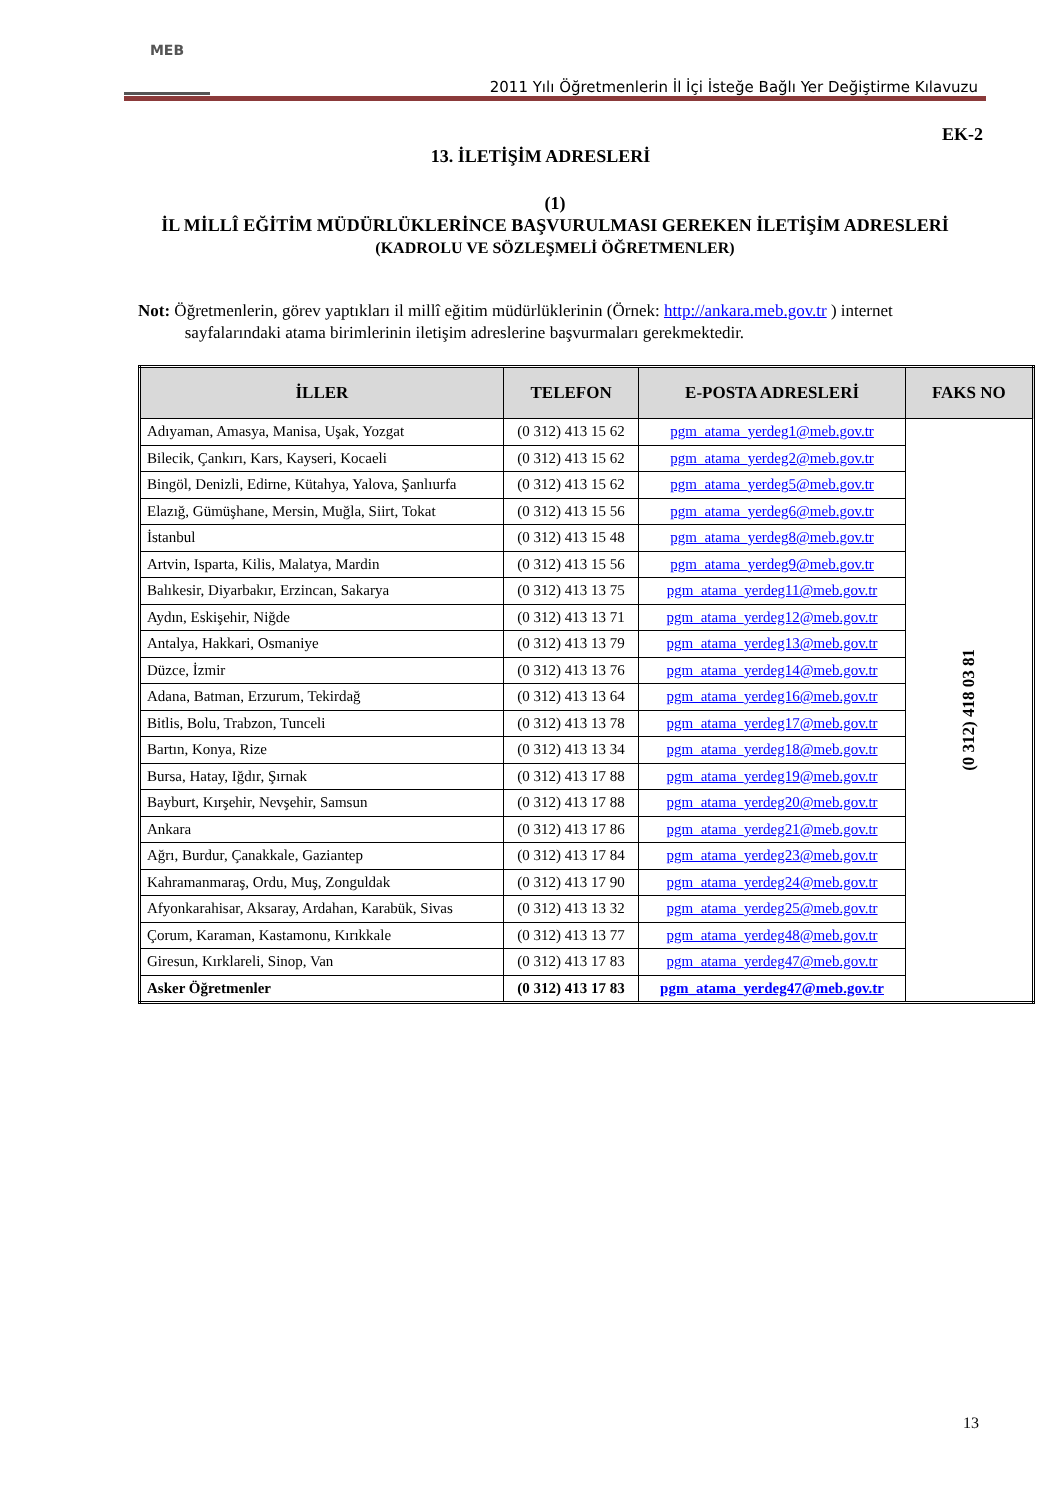MEB
2011 Yılı Öğretmenlerin İl İçi İsteğe Bağlı Yer Değiştirme Kılavuzu
EK-2
13. İLETİŞİM ADRESLERİ
(1)
İL MİLLÎ EĞİTİM MÜDÜRLÜKLERİNCE BAŞVURULMASI GEREKEN İLETİŞİM ADRESLERİ
(KADROLU VE SÖZLEŞMELİ ÖĞRETMENLER)
Not: Öğretmenlerin, görev yaptıkları il millî eğitim müdürlüklerinin (Örnek: http://ankara.meb.gov.tr ) internet
sayfalarındaki atama birimlerinin iletişim adreslerine başvurmaları gerekmektedir.
| İLLER | TELEFON | E-POSTA ADRESLERİ | FAKS NO |
| --- | --- | --- | --- |
| Adıyaman, Amasya, Manisa, Uşak, Yozgat | (0 312) 413 15 62 | pgm_atama_yerdeg1@meb.gov.tr | (0 312) 418 03 81 |
| Bilecik, Çankırı, Kars, Kayseri, Kocaeli | (0 312) 413 15 62 | pgm_atama_yerdeg2@meb.gov.tr | |
| Bingöl, Denizli, Edirne, Kütahya, Yalova, Şanlıurfa | (0 312) 413 15 62 | pgm_atama_yerdeg5@meb.gov.tr | |
| Elazığ, Gümüşhane, Mersin, Muğla, Siirt, Tokat | (0 312) 413 15 56 | pgm_atama_yerdeg6@meb.gov.tr | |
| İstanbul | (0 312) 413 15 48 | pgm_atama_yerdeg8@meb.gov.tr | |
| Artvin, Isparta, Kilis, Malatya, Mardin | (0 312) 413 15 56 | pgm_atama_yerdeg9@meb.gov.tr | |
| Balıkesir, Diyarbakır, Erzincan, Sakarya | (0 312) 413 13 75 | pgm_atama_yerdeg11@meb.gov.tr | |
| Aydın, Eskişehir, Niğde | (0 312) 413 13 71 | pgm_atama_yerdeg12@meb.gov.tr | |
| Antalya, Hakkari, Osmaniye | (0 312) 413 13 79 | pgm_atama_yerdeg13@meb.gov.tr | |
| Düzce, İzmir | (0 312) 413 13 76 | pgm_atama_yerdeg14@meb.gov.tr | |
| Adana, Batman, Erzurum, Tekirdağ | (0 312) 413 13 64 | pgm_atama_yerdeg16@meb.gov.tr | |
| Bitlis, Bolu, Trabzon, Tunceli | (0 312) 413 13 78 | pgm_atama_yerdeg17@meb.gov.tr | |
| Bartın, Konya, Rize | (0 312) 413 13 34 | pgm_atama_yerdeg18@meb.gov.tr | |
| Bursa, Hatay, Iğdır, Şırnak | (0 312) 413 17 88 | pgm_atama_yerdeg19@meb.gov.tr | |
| Bayburt, Kırşehir, Nevşehir, Samsun | (0 312) 413 17 88 | pgm_atama_yerdeg20@meb.gov.tr | |
| Ankara | (0 312) 413 17 86 | pgm_atama_yerdeg21@meb.gov.tr | |
| Ağrı, Burdur, Çanakkale, Gaziantep | (0 312) 413 17 84 | pgm_atama_yerdeg23@meb.gov.tr | |
| Kahramanmaraş, Ordu, Muş, Zonguldak | (0 312) 413 17 90 | pgm_atama_yerdeg24@meb.gov.tr | |
| Afyonkarahisar, Aksaray, Ardahan, Karabük, Sivas | (0 312) 413 13 32 | pgm_atama_yerdeg25@meb.gov.tr | |
| Çorum, Karaman, Kastamonu, Kırıkkale | (0 312) 413 13 77 | pgm_atama_yerdeg48@meb.gov.tr | |
| Giresun, Kırklareli, Sinop, Van | (0 312) 413 17 83 | pgm_atama_yerdeg47@meb.gov.tr | |
| Asker Öğretmenler | (0 312) 413 17 83 | pgm_atama_yerdeg47@meb.gov.tr | |
13